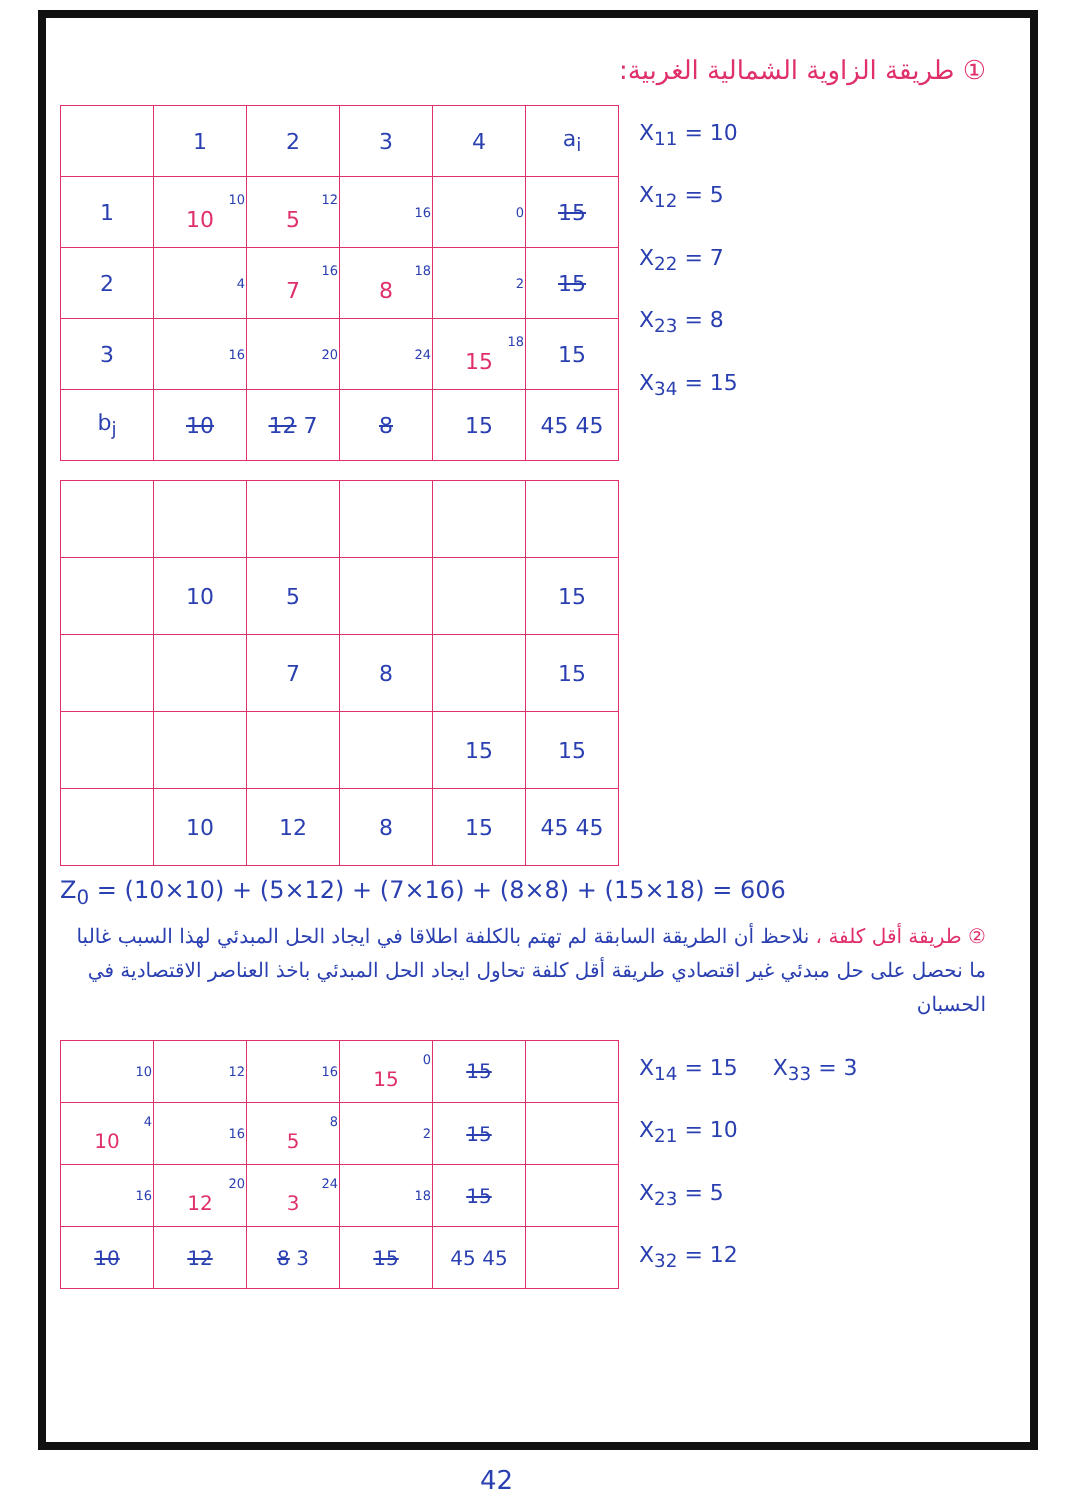① طريقة الزاوية الشمالية الغربية:
| | 1 | 2 | 3 | 4 | a<sub>i</sub> |
| 1 | 10 10 | 12 5 | 16 | 0 | 15 |
| 2 | 4 | 16 7 | 18 8 | 2 | 15 |
| 3 | 16 | 20 | 24 | 18 15 | 15 |
| b<sub>j</sub> | 10 | 12 7 | 8 | 15 | 45 45 |
X<sub>11</sub> = 10
X<sub>12</sub> = 5
X<sub>22</sub> = 7
X<sub>23</sub> = 8
X<sub>34</sub> = 15
| | 10 | 5 | | | 15 |
| | | 7 | 8 | | 15 |
| | | | | 15 | 15 |
| | 10 | 12 | 8 | 15 | 45 45 |
Z<sub>0</sub> = (10×10) + (5×12) + (7×16) + (8×8) + (15×18) = 606
② طريقة أقل كلفة ، نلاحظ أن الطريقة السابقة لم تهتم بالكلفة اطلاقا في ايجاد الحل المبدئي لهذا السبب غالبا ما نحصل على حل مبدئي غير اقتصادي طريقة أقل كلفة تحاول ايجاد الحل المبدئي باخذ العناصر الاقتصادية في الحسبان
| 10 | 12 | 16 | 0 15 | 15 | |
| 4 10 | 16 | 8 5 | 2 | 15 | |
| 16 | 20 12 | 24 3 | 18 | 15 | |
| 10 | 12 | 8 3 | 15 | 45 45 | |
X<sub>14</sub> = 15 X<sub>33</sub> = 3
X<sub>21</sub> = 10
X<sub>23</sub> = 5
X<sub>32</sub> = 12
42